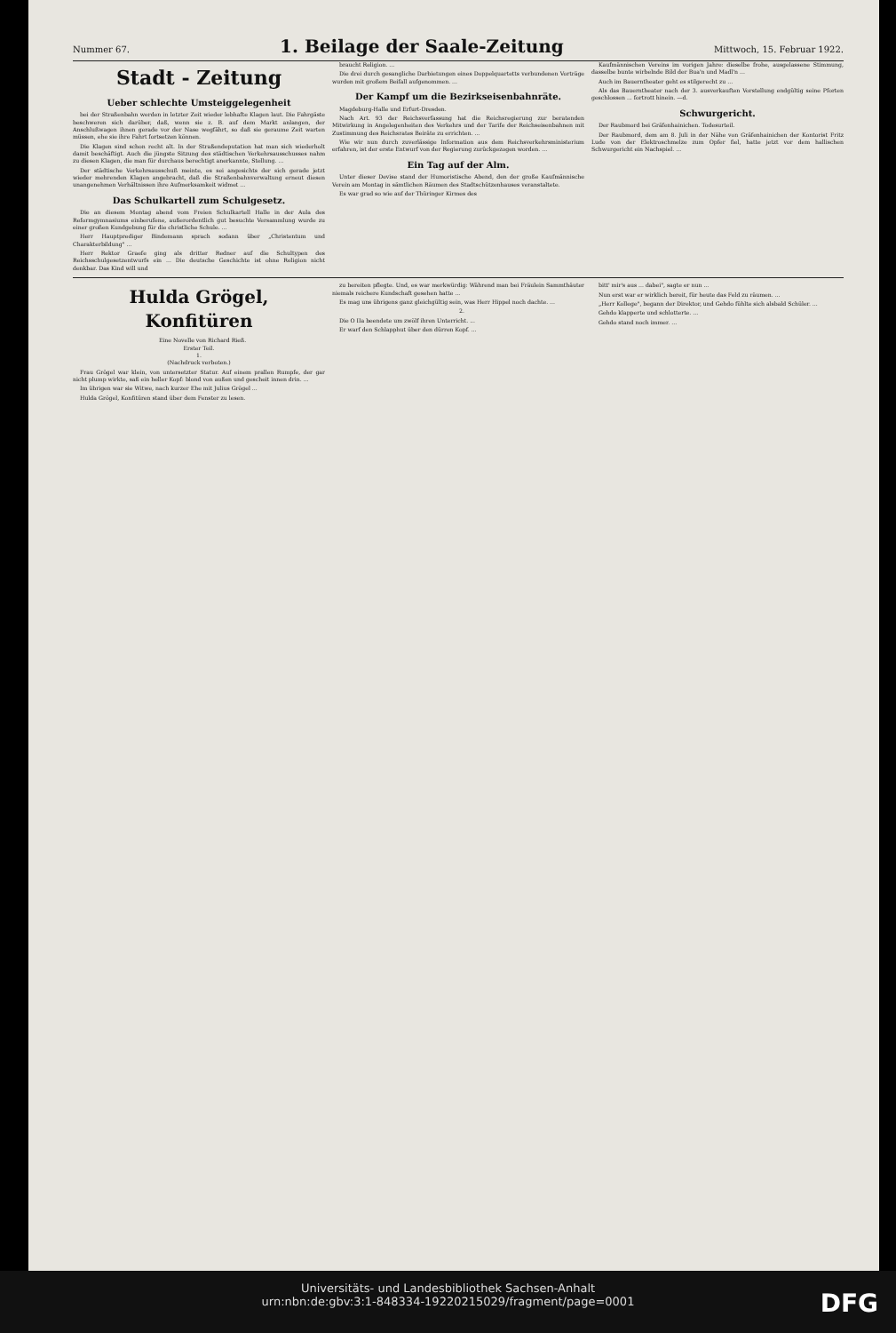Nummer 67.
1. Beilage der Saale-Zeitung
Mittwoch, 15. Februar 1922.
Stadt - Zeitung
Ueber schlechte Umsteiggelegenheit
bei der Straßenbahn werden in letzter Zeit wieder lebhafte Klagen laut. Die Fahrgäste beschweren sich darüber, daß, wenn sie z. B. auf dem Markt anlangen, der Anschlußwagen ihnen gerade vor der Nase wegfährt, so daß sie geraume Zeit warten müssen, ehe sie ihre Fahrt fortsetzen können.
Die Klagen sind schon recht alt. In der Straßendeputation hat man sich wiederholt damit beschäftigt. Auch die jüngste Sitzung des städtischen Verkehrsausschusses nahm zu diesen Klagen, die man für durchaus berechtigt anerkannte, Stellung. ...
Der städtische Verkehrsausschuß meinte, es sei angesichts der sich gerade jetzt wieder mehrenden Klagen angebracht, daß die Straßenbahnverwaltung erneut diesen unangenehmen Verhältnissen ihre Aufmerksamkeit widmet ...
Das Schulkartell zum Schulgesetz.
Die an diesem Montag abend vom Freien Schulkartell Halle in der Aula des Reformgymnasiums einberufene, außerordentlich gut besuchte Versammlung wurde zu einer großen Kundgebung für die christliche Schule. ...
Herr Hauptprediger Bindemann sprach sodann über „Christentum und Charakterbildung" ...
Herr Rektor Graefe ging als dritter Redner auf die Schultypen des Reichsschulgesetzentwurfs ein ... Die deutsche Geschichte ist ohne Religion nicht denkbar. Das Kind will und
braucht Religion. ...
Die drei durch gesangliche Darbietungen eines Doppelquartetts verbundenen Vorträge wurden mit großem Beifall aufgenommen. ...
Der Kampf um die Bezirkseisenbahnräte.
Magdeburg-Halle und Erfurt-Dresden.
Nach Art. 93 der Reichsverfassung hat die Reichsregierung zur beratenden Mitwirkung in Angelegenheiten des Verkehrs und der Tarife der Reichseisenbahnen mit Zustimmung des Reichsrates Beiräte zu errichten. ...
Wie wir nun durch zuverlässige Information aus dem Reichsverkehrsministerium erfahren, ist der erste Entwurf von der Regierung zurückgezogen worden. ...
Ein Tag auf der Alm.
Unter dieser Devise stand der Humoristische Abend, den der große Kaufmännische Verein am Montag in sämtlichen Räumen des Stadtschützenhauses veranstaltete.
Es war grad so wie auf der Thüringer Kirmes des
Kaufmännischen Vereins im vorigen Jahre: dieselbe frohe, ausgelassene Stimmung, dasselbe bunte wirbelnde Bild der Bua'n und Madl'n ...
Auch im Bauerntheater geht es stilgerecht zu ...
Als das Bauerntheater nach der 3. ausverkauften Vorstellung endgültig seine Pforten geschlossen ... fortrott hinein. —d.
Schwurgericht.
Der Raubmord bei Gräfenhainichen. Todesurteil.
Der Raubmord, dem am 8. Juli in der Nähe von Gräfenhainichen der Kontorist Fritz Lude von der Elektroschmelze zum Opfer fiel, hatte jetzt vor dem hallischen Schwurgericht ein Nachspiel. ...
Hulda Grögel, Konfitüren
Eine Novelle von Richard Rieß.
Erster Teil.
1.
(Nachdruck verboten.)
Frau Grögel war klein, von untersetzter Statur. Auf einem prallen Rumpfe, der gar nicht plump wirkte, saß ein heller Kopf: blond von außen und gescheit innen drin. ...
Im übrigen war sie Witwe, nach kurzer Ehe mit Julius Grögel ...
Hulda Grögel, Konfitüren stand über dem Fenster zu lesen.
zu bereiten pflegte. Und, es war merkwürdig: Während man bei Fräulein Sammthäuter niemals reichere Kundschaft gesehen hatte ...
Es mag uns übrigens ganz gleichgültig sein, was Herr Hippel noch dachte. ...
2.
Die O IIa beendete um zwölf ihren Unterricht. ...
Er warf den Schlapphut über den dürren Kopf. ...
bitt' mir's aus ... dabei", sagte er nun ...
Nun erst war er wirklich bereit, für heute das Feld zu räumen. ...
„Herr Kollege", begann der Direktor, und Gehdo fühlte sich alsbald Schüler. ...
Gehdo klapperte und schlotterte. ...
Gehdo stand noch immer. ...
Universitäts- und Landesbibliothek Sachsen-Anhalt
urn:nbn:de:gbv:3:1-848334-19220215029/fragment/page=0001
DFG